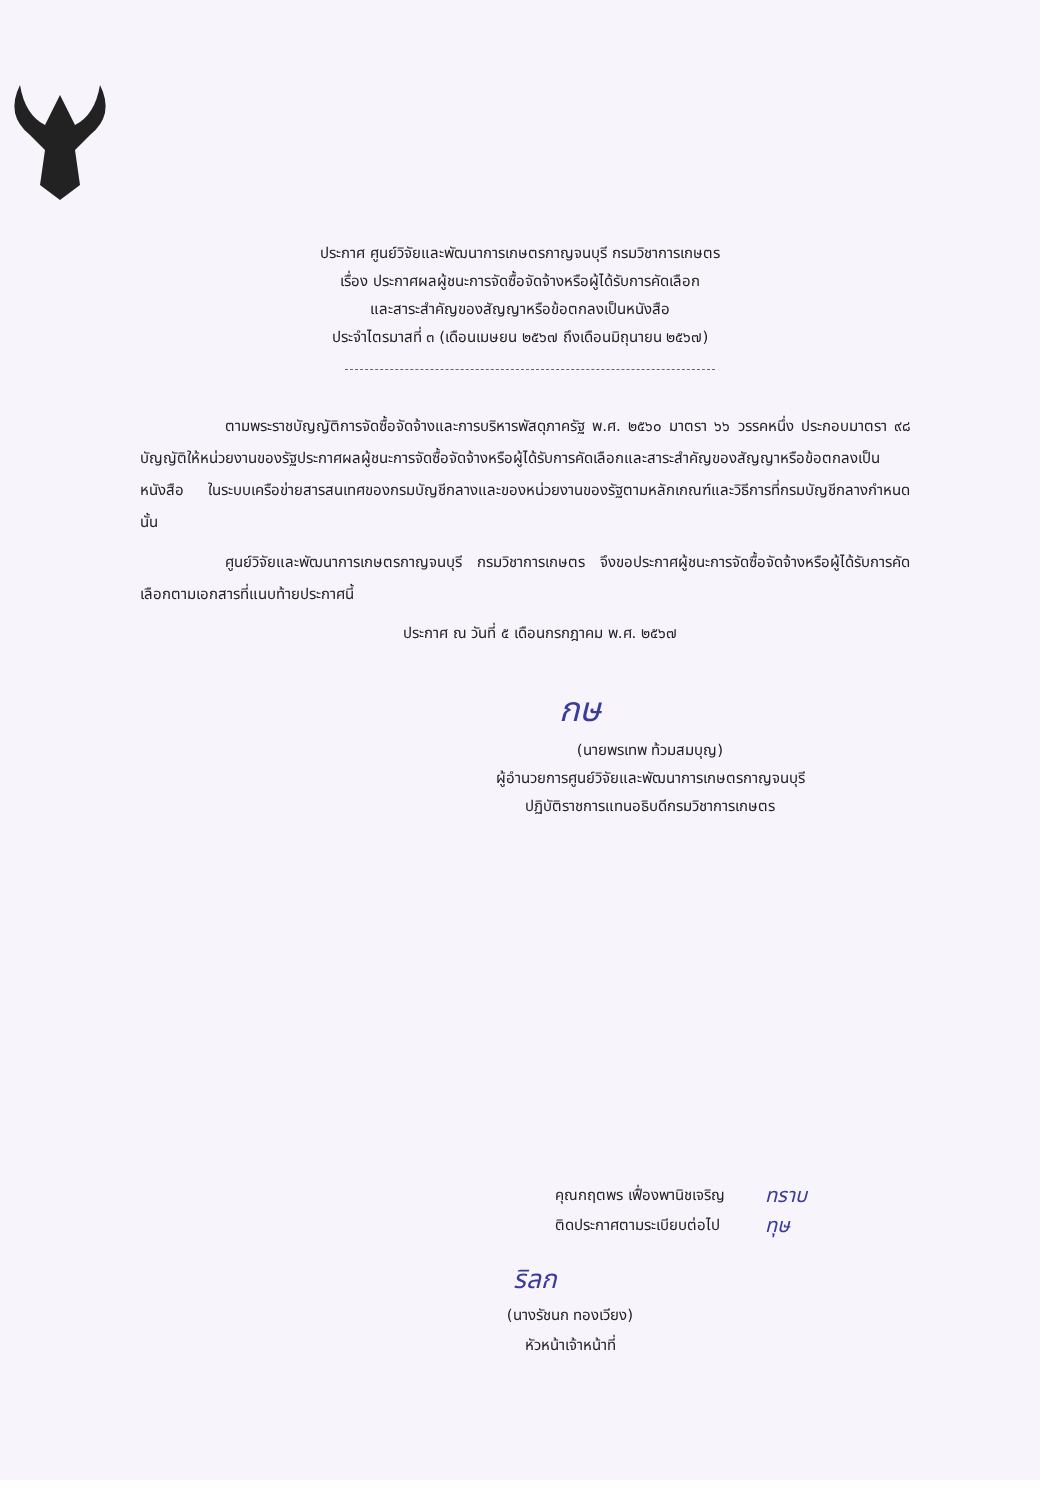ประกาศ ศูนย์วิจัยและพัฒนาการเกษตรกาญจนบุรี กรมวิชาการเกษตร
เรื่อง ประกาศผลผู้ชนะการจัดซื้อจัดจ้างหรือผู้ได้รับการคัดเลือก
และสาระสำคัญของสัญญาหรือข้อตกลงเป็นหนังสือ
ประจำไตรมาสที่ ๓ (เดือนเมษยน ๒๕๖๗ ถึงเดือนมิถุนายน ๒๕๖๗)
ตามพระราชบัญญัติการจัดซื้อจัดจ้างและการบริหารพัสดุภาครัฐ พ.ศ. ๒๕๖๐ มาตรา ๖๖ วรรคหนึ่ง ประกอบมาตรา ๙๘ บัญญัติให้หน่วยงานของรัฐประกาศผลผู้ชนะการจัดซื้อจัดจ้างหรือผู้ได้รับการคัดเลือกและสาระสำคัญของสัญญาหรือข้อตกลงเป็นหนังสือ ในระบบเครือข่ายสารสนเทศของกรมบัญชีกลางและของหน่วยงานของรัฐตามหลักเกณฑ์และวิธีการที่กรมบัญชีกลางกำหนด นั้น
ศูนย์วิจัยและพัฒนาการเกษตรกาญจนบุรี กรมวิชาการเกษตร จึงขอประกาศผู้ชนะการจัดซื้อจัดจ้างหรือผู้ได้รับการคัดเลือกตามเอกสารที่แนบท้ายประกาศนี้
ประกาศ ณ วันที่ ๕ เดือนกรกฎาคม พ.ศ. ๒๕๖๗
กษ
(นายพรเทพ ท้วมสมบุญ)
ผู้อำนวยการศูนย์วิจัยและพัฒนาการเกษตรกาญจนบุรี
ปฏิบัติราชการแทนอธิบดีกรมวิชาการเกษตร
คุณกฤตพร เฟื่องพานิชเจริญ
ติดประกาศตามระเบียบต่อไป
ทราบ
ทุษ
ริลก
(นางรัชนก ทองเวียง)
หัวหน้าเจ้าหน้าที่